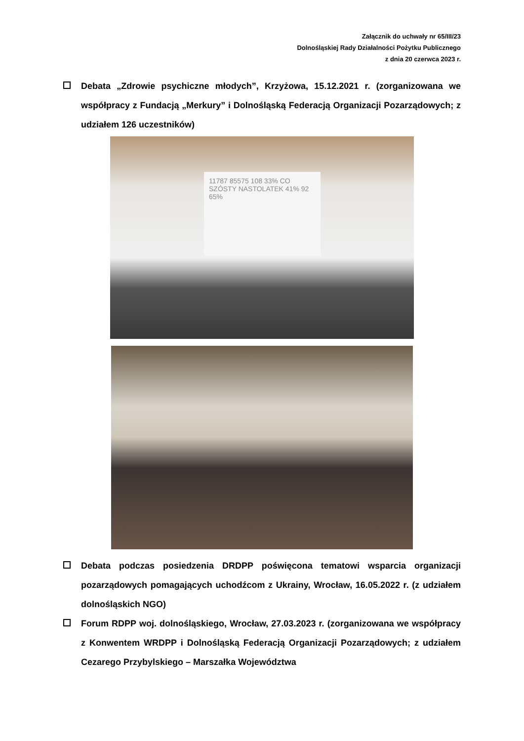Załącznik do uchwały nr 65/III/23
Dolnośląskiej Rady Działalności Pożytku Publicznego
z dnia 20 czerwca 2023 r.
Debata „Zdrowie psychiczne młodych”, Krzyżowa, 15.12.2021 r. (zorganizowana we współpracy z Fundacją „Merkury” i Dolnośląską Federacją Organizacji Pozarządowych; z udziałem 126 uczestników)
11787 85575 108 33% CO SZÓSTY NASTOLATEK 41% 92 65%
Debata podczas posiedzenia DRDPP poświęcona tematowi wsparcia organizacji pozarządowych pomagających uchodźcom z Ukrainy, Wrocław, 16.05.2022 r. (z udziałem dolnośląskich NGO)
Forum RDPP woj. dolnośląskiego, Wrocław, 27.03.2023 r. (zorganizowana we współpracy z Konwentem WRDPP i Dolnośląską Federacją Organizacji Pozarządowych; z udziałem Cezarego Przybylskiego – Marszałka Województwa